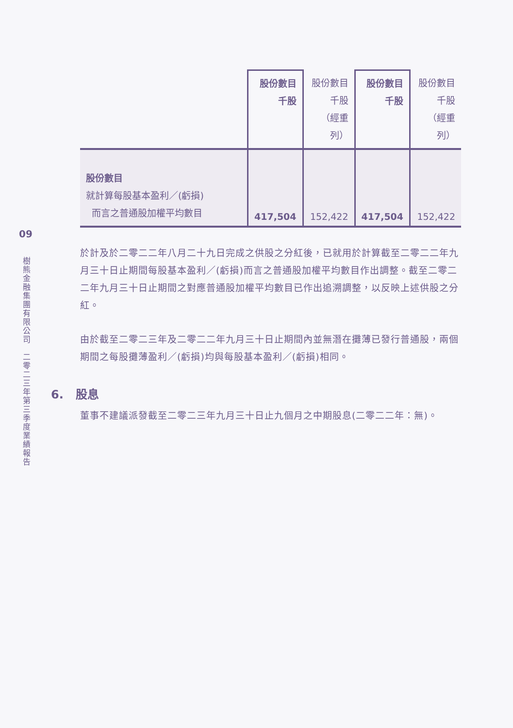09
樹熊金融集團有限公司　二零二三年第三季度業績報告
| | 股份數目 千股 | 股份數目 千股 （經重列） | 股份數目 千股 | 股份數目 千股 （經重列） |
| --- | --- | --- | --- | --- |
| 股份數目 就計算每股基本盈利／(虧損) 而言之普通股加權平均數目 | 417,504 | 152,422 | 417,504 | 152,422 |
於計及於二零二二年八月二十九日完成之供股之分紅後，已就用於計算截至二零二二年九月三十日止期間每股基本盈利／(虧損)而言之普通股加權平均數目作出調整。截至二零二二年九月三十日止期間之對應普通股加權平均數目已作出追溯調整，以反映上述供股之分紅。
由於截至二零二三年及二零二二年九月三十日止期間內並無潛在攤薄已發行普通股，兩個期間之每股攤薄盈利／(虧損)均與每股基本盈利／(虧損)相同。
6. 股息
董事不建議派發截至二零二三年九月三十日止九個月之中期股息(二零二二年：無)。